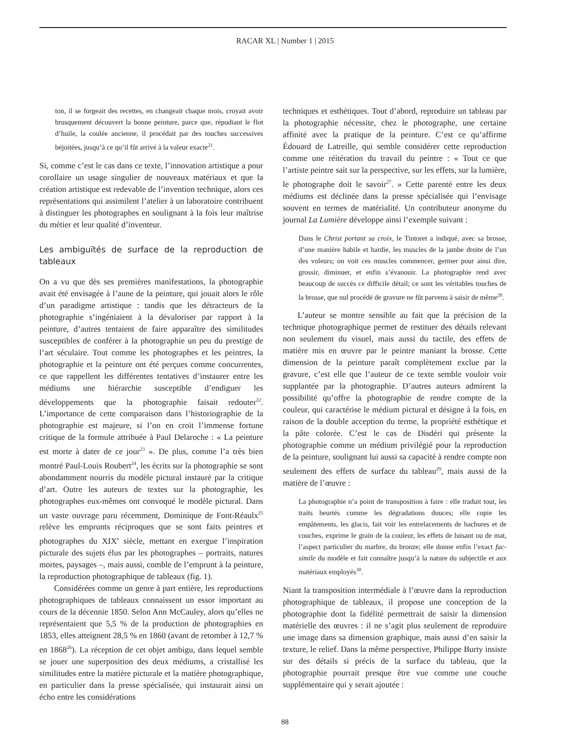RACAR XL | Number 1 | 2015
ton, il se forgeait des recettes, en changeait chaque mois, croyait avoir brusquement découvert la bonne peinture, parce que, répudiant le flot d’huile, la coulée ancienne, il procédait par des touches successives béjoitées, jusqu’à ce qu’il fût arrivé à la valeur exacte<sup>21</sup>.
Si, comme c’est le cas dans ce texte, l’innovation artistique a pour corollaire un usage singulier de nouveaux matériaux et que la création artistique est redevable de l’invention technique, alors ces représentations qui assimilent l’atelier à un laboratoire contribuent à distinguer les photographes en soulignant à la fois leur maîtrise du métier et leur qualité d’inventeur.
Les ambiguïtés de surface de la reproduction de tableaux
On a vu que dès ses premières manifestations, la photographie avait été envisagée à l’aune de la peinture, qui jouait alors le rôle d’un paradigme artistique : tandis que les détracteurs de la photographie s’ingéniaient à la dévaloriser par rapport à la peinture, d’autres tentaient de faire apparaître des similitudes susceptibles de conférer à la photographie un peu du prestige de l’art séculaire. Tout comme les photographes et les peintres, la photographie et la peinture ont été perçues comme concurrentes, ce que rappellent les différentes tentatives d’instaurer entre les médiums une hiérarchie susceptible d’endiguer les développements que la photographie faisait redouter<sup>22</sup>. L’importance de cette comparaison dans l’historiographie de la photographie est majeure, si l’on en croit l’immense fortune critique de la formule attribuée à Paul Delaroche : « La peinture est morte à dater de ce jour<sup>23</sup> ». De plus, comme l’a très bien montré Paul-Louis Roubert<sup>24</sup>, les écrits sur la photographie se sont abondamment nourris du modèle pictural instauré par la critique d’art. Outre les auteurs de textes sur la photographie, les photographes eux-mêmes ont convoqué le modèle pictural. Dans un vaste ouvrage paru récemment, Dominique de Font-Réaulx<sup>25</sup> relève les emprunts réciproques que se sont faits peintres et photographes du XIX<sup>e</sup> siècle, mettant en exergue l’inspiration picturale des sujets élus par les photographes – portraits, natures mortes, paysages –, mais aussi, comble de l’emprunt à la peinture, la reproduction photographique de tableaux (fig. 1).
Considérées comme un genre à part entière, les reproductions photographiques de tableaux connaissent un essor important au cours de la décennie 1850. Selon Ann McCauley, alors qu’elles ne représentaient que 5,5 % de la production de photographies en 1853, elles atteignent 28,5 % en 1860 (avant de retomber à 12,7 % en 1868<sup>26</sup>). La réception de cet objet ambigu, dans lequel semble se jouer une superposition des deux médiums, a cristallisé les similitudes entre la matière picturale et la matière photographique, en particulier dans la presse spécialisée, qui instaurait ainsi un écho entre les considérations
techniques et esthétiques. Tout d’abord, reproduire un tableau par la photographie nécessite, chez le photographe, une certaine affinité avec la pratique de la peinture. C’est ce qu’affirme Édouard de Latreille, qui semble considérer cette reproduction comme une réitération du travail du peintre : « Tout ce que l’artiste peintre sait sur la perspective, sur les effets, sur la lumière, le photographe doit le savoir<sup>27</sup>. » Cette parenté entre les deux médiums est déclinée dans la presse spécialisée qui l’envisage souvent en termes de matérialité. Un contributeur anonyme du journal La Lumière développe ainsi l’exemple suivant :
Dans le Christ portant sa croix, le Tintoret a indiqué, avec sa brosse, d’une manière habile et hardie, les muscles de la jambe droite de l’un des voleurs; on voit ces muscles commencer, germer pour ainsi dire, grossir, diminuer, et enfin s’évanouir. La photographie rend avec beaucoup de succès ce difficile détail; ce sont les véritables touches de la brosse, que nul procédé de gravure ne fût parvenu à saisir de même<sup>28</sup>.
L’auteur se montre sensible au fait que la précision de la technique photographique permet de restituer des détails relevant non seulement du visuel, mais aussi du tactile, des effets de matière mis en œuvre par le peintre maniant la brosse. Cette dimension de la peinture paraît complètement exclue par la gravure, c’est elle que l’auteur de ce texte semble vouloir voir supplantée par la photographie. D’autres auteurs admirent la possibilité qu’offre la photographie de rendre compte de la couleur, qui caractérise le médium pictural et désigne à la fois, en raison de la double acception du terme, la propriété esthétique et la pâte colorée. C’est le cas de Disdéri qui présente la photographie comme un médium privilégié pour la reproduction de la peinture, soulignant lui aussi sa capacité à rendre compte non seulement des effets de surface du tableau<sup>29</sup>, mais aussi de la matière de l’œuvre :
La photographie n’a point de transposition à faire : elle traduit tout, les traits heurtés comme les dégradations douces; elle copie les empâtements, les glacis, fait voir les entrelacements de hachures et de couches, exprime le grain de la couleur, les effets de luisant ou de mat, l’aspect particulier du marbre, du bronze; elle donne enfin l’exact fac-simile du modèle et fait connaître jusqu’à la nature du subjectile et aux matériaux employés<sup>30</sup>.
Niant la transposition intermédiale à l’œuvre dans la reproduction photographique de tableaux, il propose une conception de la photographie dont la fidélité permettrait de saisir la dimension matérielle des œuvres : il ne s’agit plus seulement de reproduire une image dans sa dimension graphique, mais aussi d’en saisir la texture, le relief. Dans la même perspective, Philippe Burty insiste sur des détails si précis de la surface du tableau, que la photographie pourrait presque être vue comme une couche supplémentaire qui y serait ajoutée :
88